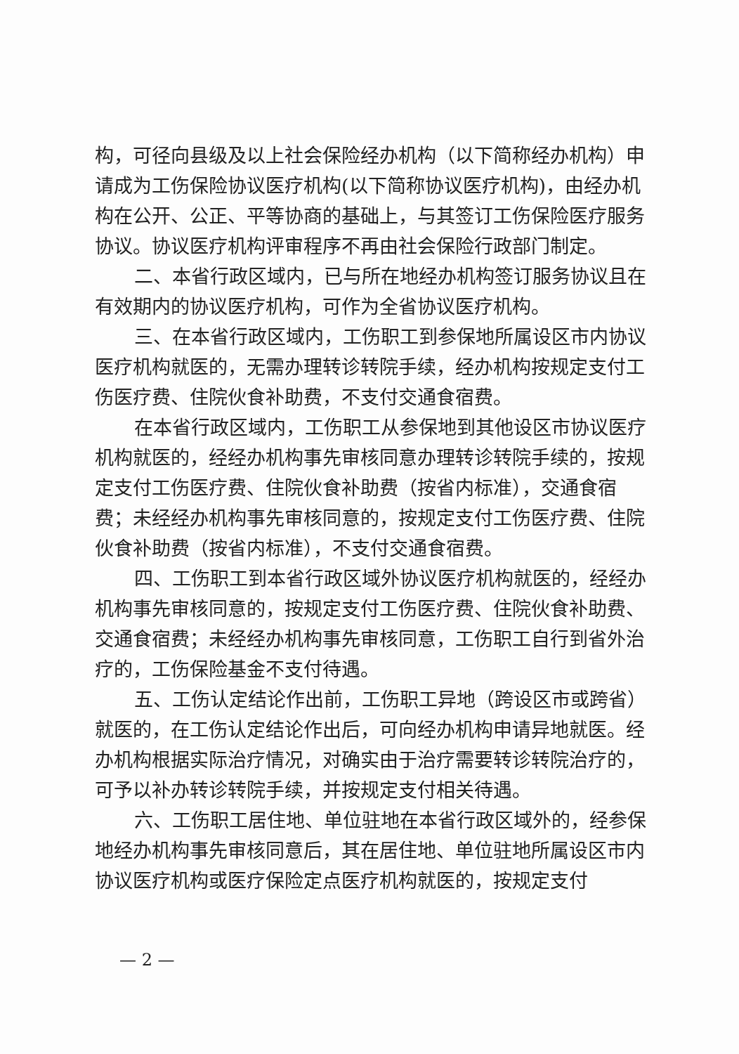构，可径向县级及以上社会保险经办机构（以下简称经办机构）申请成为工伤保险协议医疗机构(以下简称协议医疗机构)，由经办机构在公开、公正、平等协商的基础上，与其签订工伤保险医疗服务协议。协议医疗机构评审程序不再由社会保险行政部门制定。
二、本省行政区域内，已与所在地经办机构签订服务协议且在有效期内的协议医疗机构，可作为全省协议医疗机构。
三、在本省行政区域内，工伤职工到参保地所属设区市内协议医疗机构就医的，无需办理转诊转院手续，经办机构按规定支付工伤医疗费、住院伙食补助费，不支付交通食宿费。
在本省行政区域内，工伤职工从参保地到其他设区市协议医疗机构就医的，经经办机构事先审核同意办理转诊转院手续的，按规定支付工伤医疗费、住院伙食补助费（按省内标准），交通食宿费；未经经办机构事先审核同意的，按规定支付工伤医疗费、住院伙食补助费（按省内标准），不支付交通食宿费。
四、工伤职工到本省行政区域外协议医疗机构就医的，经经办机构事先审核同意的，按规定支付工伤医疗费、住院伙食补助费、交通食宿费；未经经办机构事先审核同意，工伤职工自行到省外治疗的，工伤保险基金不支付待遇。
五、工伤认定结论作出前，工伤职工异地（跨设区市或跨省）就医的，在工伤认定结论作出后，可向经办机构申请异地就医。经办机构根据实际治疗情况，对确实由于治疗需要转诊转院治疗的，可予以补办转诊转院手续，并按规定支付相关待遇。
六、工伤职工居住地、单位驻地在本省行政区域外的，经参保地经办机构事先审核同意后，其在居住地、单位驻地所属设区市内协议医疗机构或医疗保险定点医疗机构就医的，按规定支付
— 2 —